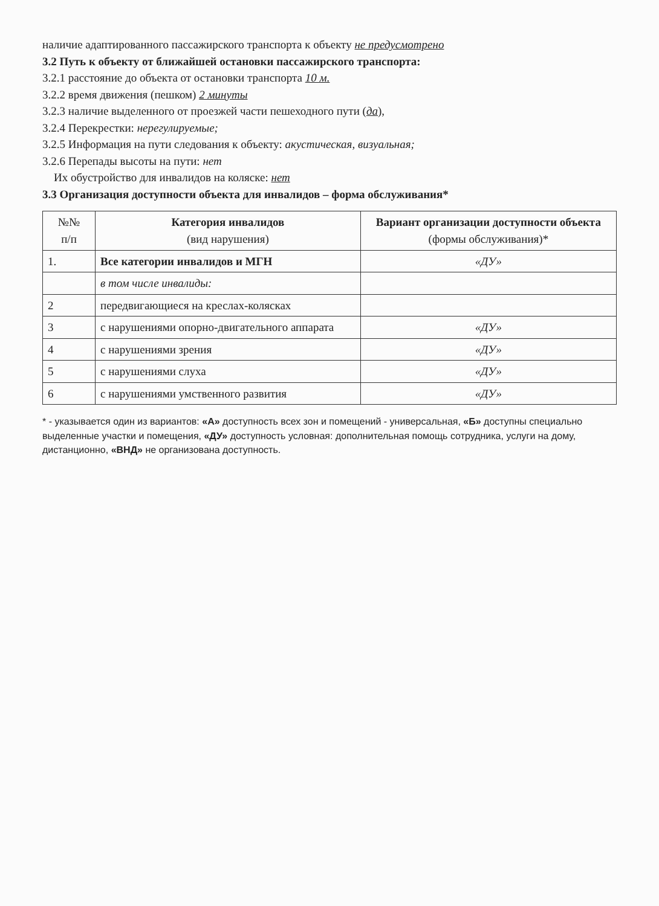наличие адаптированного пассажирского транспорта к объекту не предусмотрено
3.2 Путь к объекту от ближайшей остановки пассажирского транспорта:
3.2.1 расстояние до объекта от остановки транспорта 10 м.
3.2.2 время движения (пешком) 2 минуты
3.2.3 наличие выделенного от проезжей части пешеходного пути (да),
3.2.4 Перекрестки: нерегулируемые;
3.2.5 Информация на пути следования к объекту: акустическая, визуальная;
3.2.6 Перепады высоты на пути: нет
Их обустройство для инвалидов на коляске: нет
3.3 Организация доступности объекта для инвалидов – форма обслуживания*
| №№ п/п | Категория инвалидов (вид нарушения) | Вариант организации доступности объекта (формы обслуживания)* |
| --- | --- | --- |
| 1. | Все категории инвалидов и МГН | «ДУ» |
| | в том числе инвалиды: | |
| 2 | передвигающиеся на креслах-колясках | |
| 3 | с нарушениями опорно-двигательного аппарата | «ДУ» |
| 4 | с нарушениями зрения | «ДУ» |
| 5 | с нарушениями слуха | «ДУ» |
| 6 | с нарушениями умственного развития | «ДУ» |
* - указывается один из вариантов: «А» доступность всех зон и помещений - универсальная, «Б» доступны специально выделенные участки и помещения, «ДУ» доступность условная: дополнительная помощь сотрудника, услуги на дому, дистанционно, «ВНД» не организована доступность.